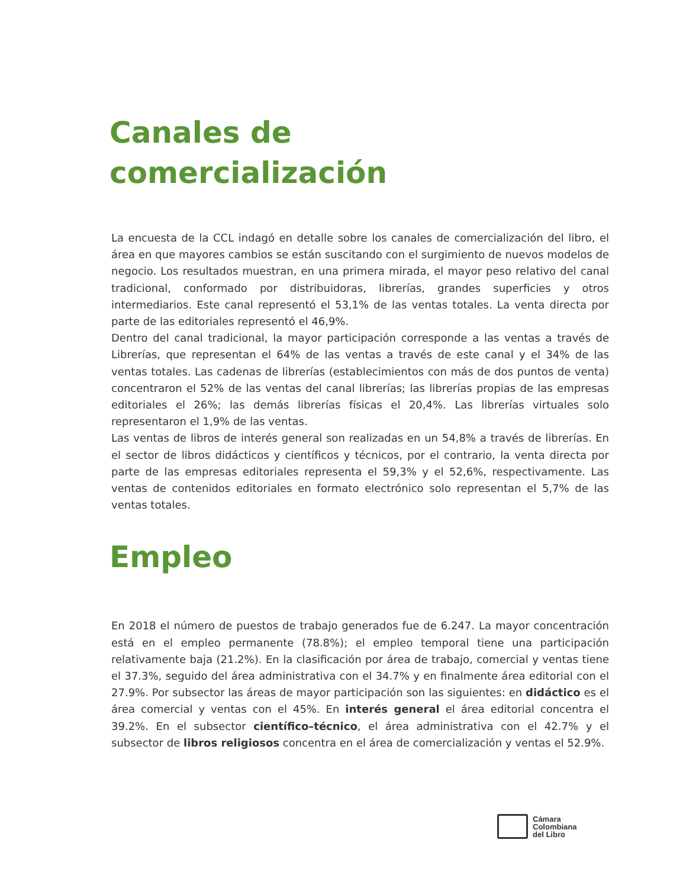Canales de
comercialización
La encuesta de la CCL indagó en detalle sobre los canales de comercialización del libro, el área en que mayores cambios se están suscitando con el surgimiento de nuevos modelos de negocio. Los resultados muestran, en una primera mirada, el mayor peso relativo del canal tradicional, conformado por distribuidoras, librerías, grandes superficies y otros intermediarios. Este canal representó el 53,1% de las ventas totales. La venta directa por parte de las editoriales representó el 46,9%.
Dentro del canal tradicional, la mayor participación corresponde a las ventas a través de Librerías, que representan el 64% de las ventas a través de este canal y el 34% de las ventas totales. Las cadenas de librerías (establecimientos con más de dos puntos de venta) concentraron el 52% de las ventas del canal librerías; las librerías propias de las empresas editoriales el 26%; las demás librerías físicas el 20,4%. Las librerías virtuales solo representaron el 1,9% de las ventas.
Las ventas de libros de interés general son realizadas en un 54,8% a través de librerías. En el sector de libros didácticos y científicos y técnicos, por el contrario, la venta directa por parte de las empresas editoriales representa el 59,3% y el 52,6%, respectivamente. Las ventas de contenidos editoriales en formato electrónico solo representan el 5,7% de las ventas totales.
Empleo
En 2018 el número de puestos de trabajo generados fue de 6.247. La mayor concentración está en el empleo permanente (78.8%); el empleo temporal tiene una participación relativamente baja (21.2%). En la clasificación por área de trabajo, comercial y ventas tiene el 37.3%, seguido del área administrativa con el 34.7% y en finalmente área editorial con el 27.9%. Por subsector las áreas de mayor participación son las siguientes: en didáctico es el área comercial y ventas con el 45%. En interés general el área editorial concentra el 39.2%. En el subsector científico–técnico, el área administrativa con el 42.7% y el subsector de libros religiosos concentra en el área de comercialización y ventas el 52.9%.
Cámara
Colombiana
del Libro